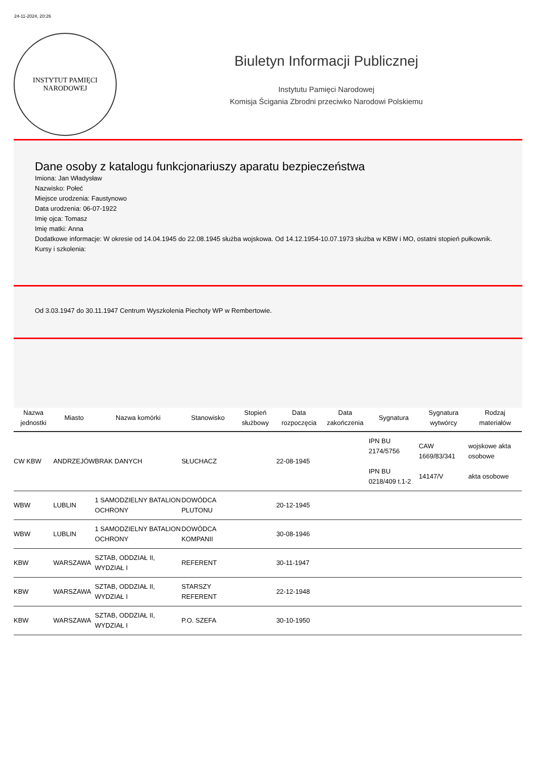24-11-2024, 20:26
INSTYTUT PAMIĘCI
NARODOWEJ
Biuletyn Informacji Publicznej
Instytutu Pamięci Narodowej
Komisja Ścigania Zbrodni przeciwko Narodowi Polskiemu
Dane osoby z katalogu funkcjonariuszy aparatu bezpieczeństwa
Imiona: Jan Władysław
Nazwisko: Połeć
Miejsce urodzenia: Faustynowo
Data urodzenia: 06-07-1922
Imię ojca: Tomasz
Imię matki: Anna
Dodatkowe informacje: W okresie od 14.04.1945 do 22.08.1945 służba wojskowa. Od 14.12.1954-10.07.1973 służba w KBW i MO, ostatni stopień pułkownik.
Kursy i szkolenia:
Od 3.03.1947 do 30.11.1947 Centrum Wyszkolenia Piechoty WP w Rembertowie.
| Nazwa jednostki | Miasto | Nazwa komórki | Stanowisko | Stopień służbowy | Data rozpoczęcia | Data zakończenia | Sygnatura | Sygnatura wytwórcy | Rodzaj materiałów |
| --- | --- | --- | --- | --- | --- | --- | --- | --- | --- |
| CW KBW | ANDRZEJÓW | BRAK DANYCH | SŁUCHACZ | | 22-08-1945 | | IPN BU 2174/5756 IPN BU 0218/409 t.1-2 | CAW 1669/83/341 14147/V | wojskowe akta osobowe akta osobowe |
| WBW | LUBLIN | 1 SAMODZIELNY BATALION OCHRONY | DOWÓDCA PLUTONU | | 20-12-1945 | | | | |
| WBW | LUBLIN | 1 SAMODZIELNY BATALION OCHRONY | DOWÓDCA KOMPANII | | 30-08-1946 | | | | |
| KBW | WARSZAWA | SZTAB, ODDZIAŁ II, WYDZIAŁ I | REFERENT | | 30-11-1947 | | | | |
| KBW | WARSZAWA | SZTAB, ODDZIAŁ II, WYDZIAŁ I | STARSZY REFERENT | | 22-12-1948 | | | | |
| KBW | WARSZAWA | SZTAB, ODDZIAŁ II, WYDZIAŁ I | P.O. SZEFA | | 30-10-1950 | | | | |